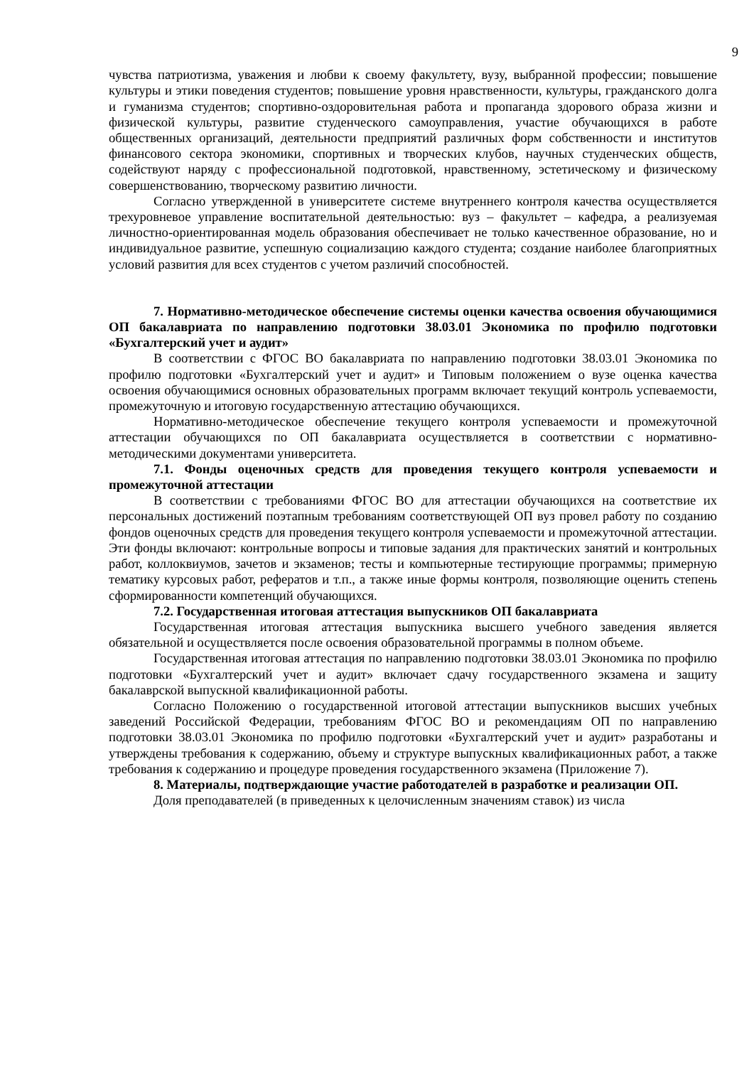9
чувства патриотизма, уважения и любви к своему факультету, вузу, выбранной профессии; повышение культуры и этики поведения студентов; повышение уровня нравственности, культуры, гражданского долга и гуманизма студентов; спортивно-оздоровительная работа и пропаганда здорового образа жизни и физической культуры, развитие студенческого самоуправления, участие обучающихся в работе общественных организаций, деятельности предприятий различных форм собственности и институтов финансового сектора экономики, спортивных и творческих клубов, научных студенческих обществ, содействуют наряду с профессиональной подготовкой, нравственному, эстетическому и физическому совершенствованию, творческому развитию личности.
Согласно утвержденной в университете системе внутреннего контроля качества осуществляется трехуровневое управление воспитательной деятельностью: вуз – факультет – кафедра, а реализуемая личностно-ориентированная модель образования обеспечивает не только качественное образование, но и индивидуальное развитие, успешную социализацию каждого студента; создание наиболее благоприятных условий развития для всех студентов с учетом различий способностей.
7. Нормативно-методическое обеспечение системы оценки качества освоения обучающимися ОП бакалавриата по направлению подготовки 38.03.01 Экономика по профилю подготовки «Бухгалтерский учет и аудит»
В соответствии с ФГОС ВО бакалавриата по направлению подготовки 38.03.01 Экономика по профилю подготовки «Бухгалтерский учет и аудит» и Типовым положением о вузе оценка качества освоения обучающимися основных образовательных программ включает текущий контроль успеваемости, промежуточную и итоговую государственную аттестацию обучающихся.
Нормативно-методическое обеспечение текущего контроля успеваемости и промежуточной аттестации обучающихся по ОП бакалавриата осуществляется в соответствии с нормативно-методическими документами университета.
7.1. Фонды оценочных средств для проведения текущего контроля успеваемости и промежуточной аттестации
В соответствии с требованиями ФГОС ВО для аттестации обучающихся на соответствие их персональных достижений поэтапным требованиям соответствующей ОП вуз провел работу по созданию фондов оценочных средств для проведения текущего контроля успеваемости и промежуточной аттестации. Эти фонды включают: контрольные вопросы и типовые задания для практических занятий и контрольных работ, коллоквиумов, зачетов и экзаменов; тесты и компьютерные тестирующие программы; примерную тематику курсовых работ, рефератов и т.п., а также иные формы контроля, позволяющие оценить степень сформированности компетенций обучающихся.
7.2. Государственная итоговая аттестация выпускников ОП бакалавриата
Государственная итоговая аттестация выпускника высшего учебного заведения является обязательной и осуществляется после освоения образовательной программы в полном объеме.
Государственная итоговая аттестация по направлению подготовки 38.03.01 Экономика по профилю подготовки «Бухгалтерский учет и аудит» включает сдачу государственного экзамена и защиту бакалаврской выпускной квалификационной работы.
Согласно Положению о государственной итоговой аттестации выпускников высших учебных заведений Российской Федерации, требованиям ФГОС ВО и рекомендациям ОП по направлению подготовки 38.03.01 Экономика по профилю подготовки «Бухгалтерский учет и аудит» разработаны и утверждены требования к содержанию, объему и структуре выпускных квалификационных работ, а также требования к содержанию и процедуре проведения государственного экзамена (Приложение 7).
8. Материалы, подтверждающие участие работодателей в разработке и реализации ОП.
Доля преподавателей (в приведенных к целочисленным значениям ставок) из числа